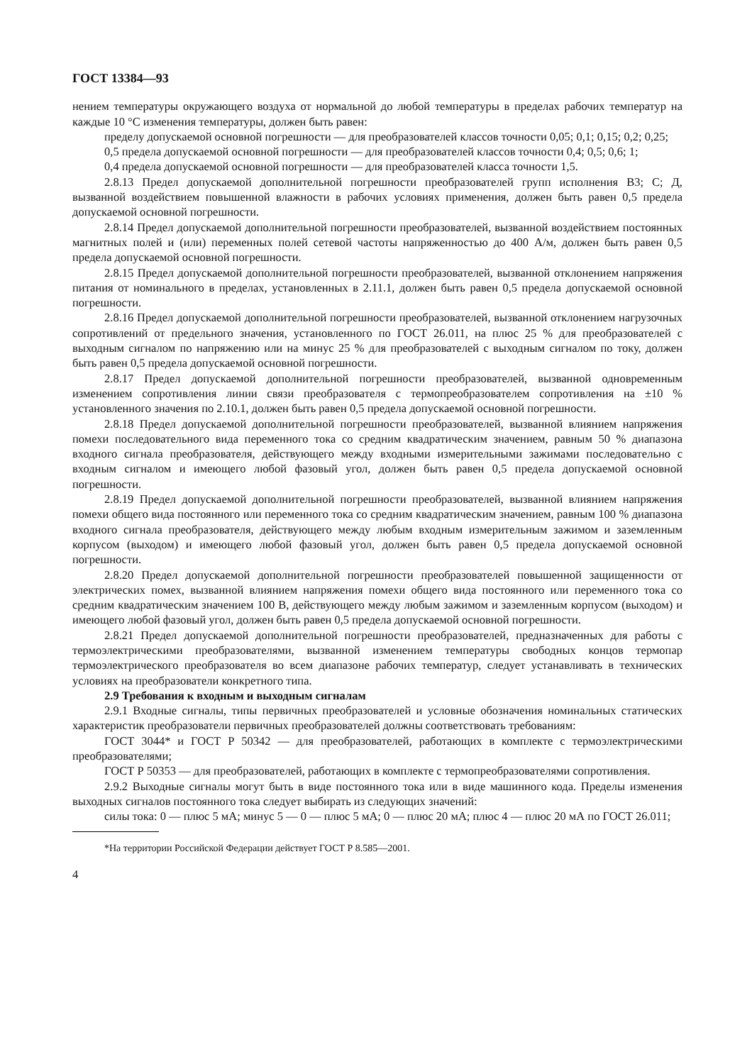ГОСТ 13384—93
нением температуры окружающего воздуха от нормальной до любой температуры в пределах рабочих температур на каждые 10 °С изменения температуры, должен быть равен:
пределу допускаемой основной погрешности — для преобразователей классов точности 0,05; 0,1; 0,15; 0,2; 0,25;
0,5 предела допускаемой основной погрешности — для преобразователей классов точности 0,4; 0,5; 0,6; 1;
0,4 предела допускаемой основной погрешности — для преобразователей класса точности 1,5.
2.8.13 Предел допускаемой дополнительной погрешности преобразователей групп исполнения В3; С; Д, вызванной воздействием повышенной влажности в рабочих условиях применения, должен быть равен 0,5 предела допускаемой основной погрешности.
2.8.14 Предел допускаемой дополнительной погрешности преобразователей, вызванной воздействием постоянных магнитных полей и (или) переменных полей сетевой частоты напряженностью до 400 А/м, должен быть равен 0,5 предела допускаемой основной погрешности.
2.8.15 Предел допускаемой дополнительной погрешности преобразователей, вызванной отклонением напряжения питания от номинального в пределах, установленных в 2.11.1, должен быть равен 0,5 предела допускаемой основной погрешности.
2.8.16 Предел допускаемой дополнительной погрешности преобразователей, вызванной отклонением нагрузочных сопротивлений от предельного значения, установленного по ГОСТ 26.011, на плюс 25 % для преобразователей с выходным сигналом по напряжению или на минус 25 % для преобразователей с выходным сигналом по току, должен быть равен 0,5 предела допускаемой основной погрешности.
2.8.17 Предел допускаемой дополнительной погрешности преобразователей, вызванной одновременным изменением сопротивления линии связи преобразователя с термопреобразователем сопротивления на ±10 % установленного значения по 2.10.1, должен быть равен 0,5 предела допускаемой основной погрешности.
2.8.18 Предел допускаемой дополнительной погрешности преобразователей, вызванной влиянием напряжения помехи последовательного вида переменного тока со средним квадратическим значением, равным 50 % диапазона входного сигнала преобразователя, действующего между входными измерительными зажимами последовательно с входным сигналом и имеющего любой фазовый угол, должен быть равен 0,5 предела допускаемой основной погрешности.
2.8.19 Предел допускаемой дополнительной погрешности преобразователей, вызванной влиянием напряжения помехи общего вида постоянного или переменного тока со средним квадратическим значением, равным 100 % диапазона входного сигнала преобразователя, действующего между любым входным измерительным зажимом и заземленным корпусом (выходом) и имеющего любой фазовый угол, должен быть равен 0,5 предела допускаемой основной погрешности.
2.8.20 Предел допускаемой дополнительной погрешности преобразователей повышенной защищенности от электрических помех, вызванной влиянием напряжения помехи общего вида постоянного или переменного тока со средним квадратическим значением 100 В, действующего между любым зажимом и заземленным корпусом (выходом) и имеющего любой фазовый угол, должен быть равен 0,5 предела допускаемой основной погрешности.
2.8.21 Предел допускаемой дополнительной погрешности преобразователей, предназначенных для работы с термоэлектрическими преобразователями, вызванной изменением температуры свободных концов термопар термоэлектрического преобразователя во всем диапазоне рабочих температур, следует устанавливать в технических условиях на преобразователи конкретного типа.
2.9 Требования к входным и выходным сигналам
2.9.1 Входные сигналы, типы первичных преобразователей и условные обозначения номинальных статических характеристик преобразователи первичных преобразователей должны соответствовать требованиям:
ГОСТ 3044* и ГОСТ Р 50342 — для преобразователей, работающих в комплекте с термоэлектрическими преобразователями;
ГОСТ Р 50353 — для преобразователей, работающих в комплекте с термопреобразователями сопротивления.
2.9.2 Выходные сигналы могут быть в виде постоянного тока или в виде машинного кода. Пределы изменения выходных сигналов постоянного тока следует выбирать из следующих значений:
силы тока: 0 — плюс 5 мА; минус 5 — 0 — плюс 5 мА; 0 — плюс 20 мА; плюс 4 — плюс 20 мА по ГОСТ 26.011;
*На территории Российской Федерации действует ГОСТ Р 8.585—2001.
4